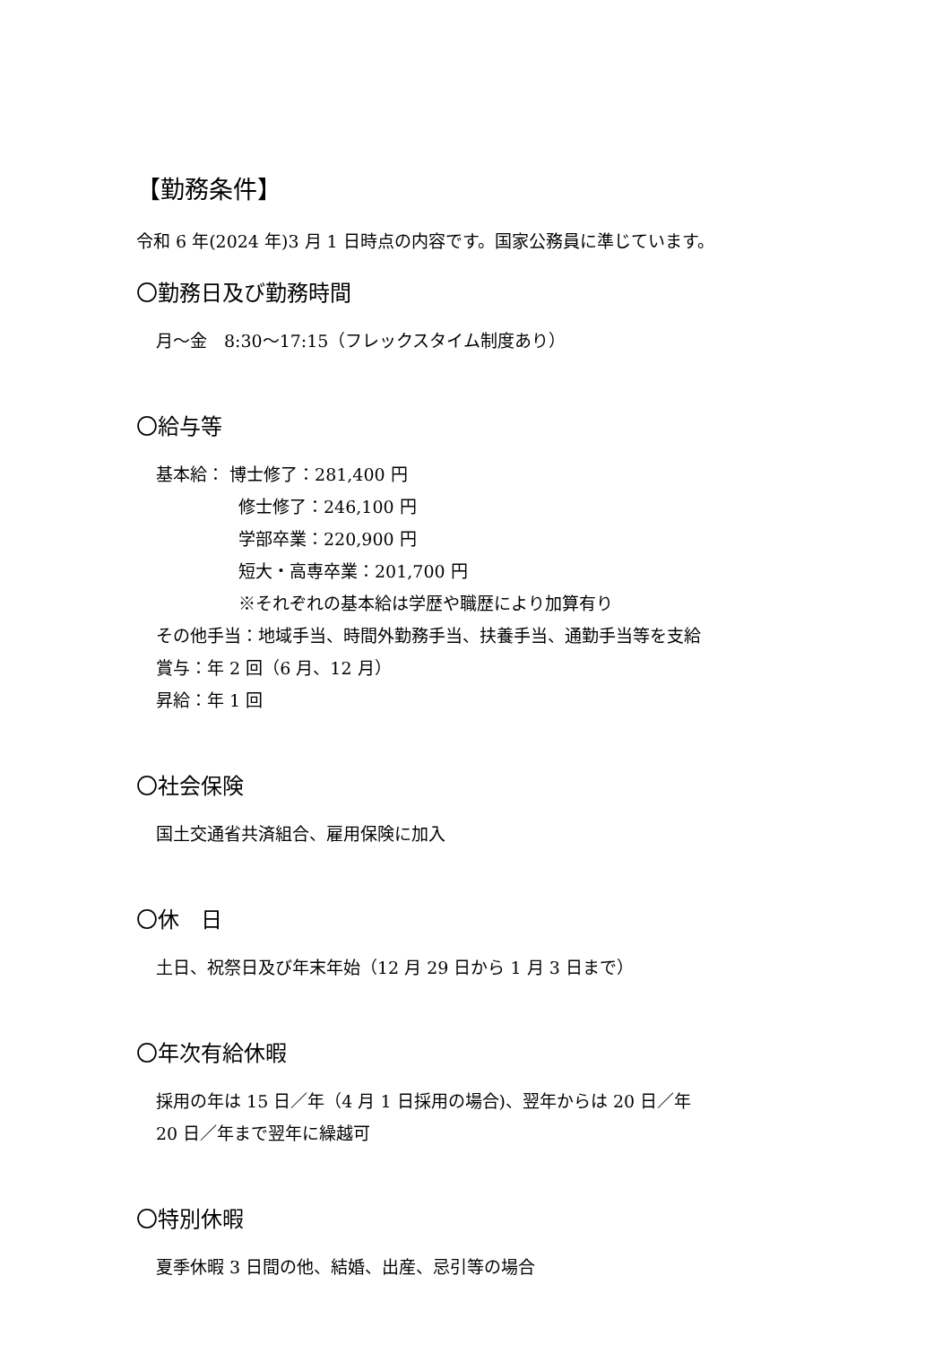【勤務条件】
令和 6 年(2024 年)3 月 1 日時点の内容です。国家公務員に準じています。
〇勤務日及び勤務時間
月～金　8:30～17:15（フレックスタイム制度あり）
〇給与等
基本給： 博士修了：281,400 円
修士修了：246,100 円
学部卒業：220,900 円
短大・高専卒業：201,700 円
※それぞれの基本給は学歴や職歴により加算有り
その他手当：地域手当、時間外勤務手当、扶養手当、通勤手当等を支給
賞与：年 2 回（6 月、12 月）
昇給：年 1 回
〇社会保険
国土交通省共済組合、雇用保険に加入
〇休　日
土日、祝祭日及び年末年始（12 月 29 日から 1 月 3 日まで）
〇年次有給休暇
採用の年は 15 日／年（4 月 1 日採用の場合)、翌年からは 20 日／年
20 日／年まで翌年に繰越可
〇特別休暇
夏季休暇 3 日間の他、結婚、出産、忌引等の場合